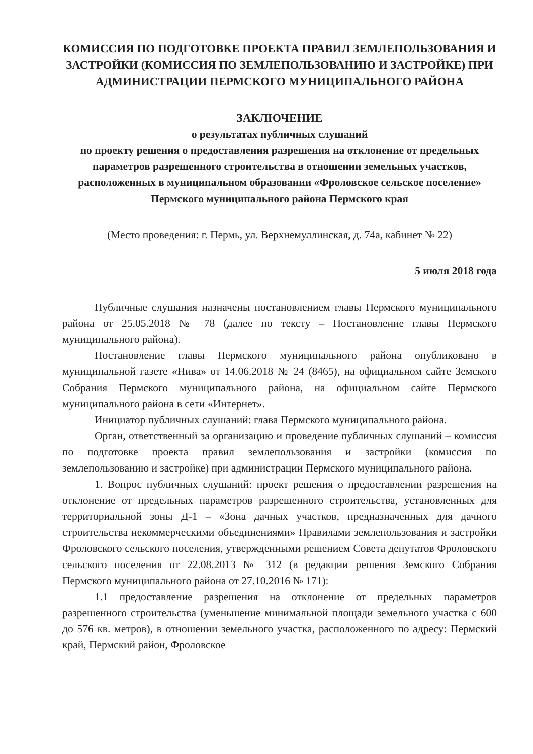КОМИССИЯ ПО ПОДГОТОВКЕ ПРОЕКТА ПРАВИЛ ЗЕМЛЕПОЛЬЗОВАНИЯ И ЗАСТРОЙКИ (КОМИССИЯ ПО ЗЕМЛЕПОЛЬЗОВАНИЮ И ЗАСТРОЙКЕ) ПРИ АДМИНИСТРАЦИИ ПЕРМСКОГО МУНИЦИПАЛЬНОГО РАЙОНА
ЗАКЛЮЧЕНИЕ
о результатах публичных слушаний
по проекту решения о предоставления разрешения на отклонение от предельных параметров разрешенного строительства в отношении земельных участков, расположенных в муниципальном образовании «Фроловское сельское поселение» Пермского муниципального района Пермского края
(Место проведения: г. Пермь, ул. Верхнемуллинская, д. 74а, кабинет № 22)
5 июля 2018 года
Публичные слушания назначены постановлением главы Пермского муниципального района от 25.05.2018 № 78 (далее по тексту – Постановление главы Пермского муниципального района).
Постановление главы Пермского муниципального района опубликовано в муниципальной газете «Нива» от 14.06.2018 № 24 (8465), на официальном сайте Земского Собрания Пермского муниципального района, на официальном сайте Пермского муниципального района в сети «Интернет».
Инициатор публичных слушаний: глава Пермского муниципального района.
Орган, ответственный за организацию и проведение публичных слушаний – комиссия по подготовке проекта правил землепользования и застройки (комиссия по землепользованию и застройке) при администрации Пермского муниципального района.
1. Вопрос публичных слушаний: проект решения о предоставлении разрешения на отклонение от предельных параметров разрешенного строительства, установленных для территориальной зоны Д-1 – «Зона дачных участков, предназначенных для дачного строительства некоммерческими объединениями» Правилами землепользования и застройки Фроловского сельского поселения, утвержденными решением Совета депутатов Фроловского сельского поселения от 22.08.2013 № 312 (в редакции решения Земского Собрания Пермского муниципального района от 27.10.2016 № 171):
1.1 предоставление разрешения на отклонение от предельных параметров разрешенного строительства (уменьшение минимальной площади земельного участка с 600 до 576 кв. метров), в отношении земельного участка, расположенного по адресу: Пермский край, Пермский район, Фроловское